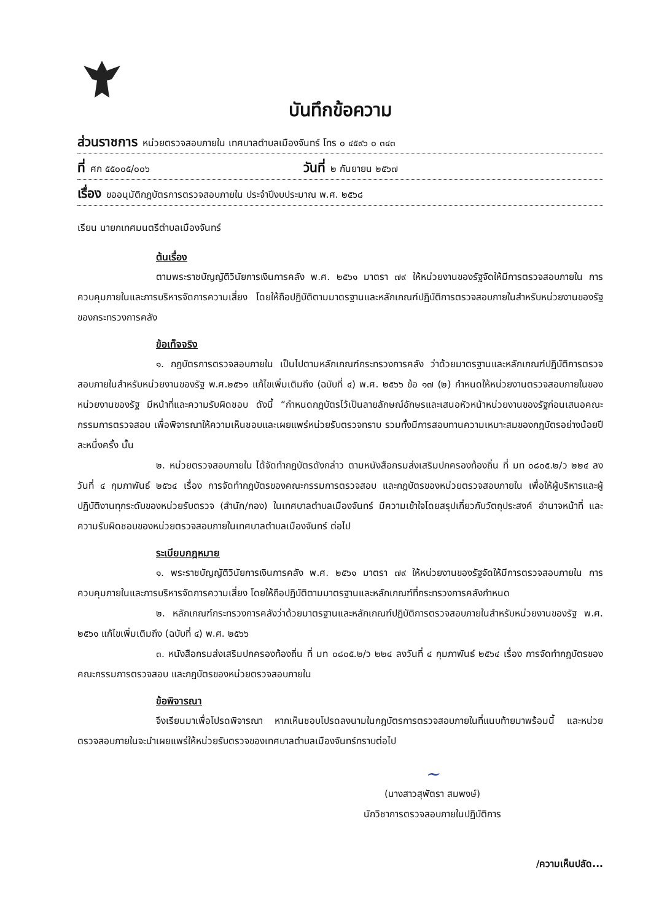บันทึกข้อความ
ส่วนราชการ หน่วยตรวจสอบภายใน เทศบาลตำบลเมืองจันทร์ โทร ๐ ๔๕๙๖ ๐ ๓๔๓
ที่ ศก ๕๕๐๐๕/๐๐๖ วันที่ ๒ กันยายน ๒๕๖๗
เรื่อง ขออนุมัติกฎบัตรการตรวจสอบภายใน ประจำปีงบประมาณ พ.ศ. ๒๕๖๘
เรียน นายกเทศมนตรีตำบลเมืองจันทร์
ต้นเรื่อง
ตามพระราชบัญญัติวินัยการเงินการคลัง พ.ศ. ๒๕๖๑ มาตรา ๗๙ ให้หน่วยงานของรัฐจัดให้มีการตรวจสอบภายใน การควบคุมภายในและการบริหารจัดการความเสี่ยง โดยให้ถือปฏิบัติตามมาตรฐานและหลักเกณฑ์ปฏิบัติการตรวจสอบภายในสำหรับหน่วยงานของรัฐของกระทรวงการคลัง
ข้อเท็จจริง
๑. กฎบัตรการตรวจสอบภายใน เป็นไปตามหลักเกณฑ์กระทรวงการคลัง ว่าด้วยมาตรฐานและหลักเกณฑ์ปฏิบัติการตรวจสอบภายในสำหรับหน่วยงานของรัฐ พ.ศ.๒๕๖๑ แก้ไขเพิ่มเติมถึง (ฉบับที่ ๔) พ.ศ. ๒๕๖๖ ข้อ ๑๗ (๒) กำหนดให้หน่วยงานตรวจสอบภายในของหน่วยงานของรัฐ มีหน้าที่และความรับผิดชอบ ดังนี้ “กำหนดกฎบัตรไว้เป็นลายลักษณ์อักษรและเสนอหัวหน้าหน่วยงานของรัฐก่อนเสนอคณะกรรมการตรวจสอบ เพื่อพิจารณาให้ความเห็นชอบและเผยแพร่หน่วยรับตรวจทราบ รวมทั้งมีการสอบทานความเหมาะสมของกฎบัตรอย่างน้อยปีละหนึ่งครั้ง นั้น
๒. หน่วยตรวจสอบภายใน ได้จัดทำกฎบัตรดังกล่าว ตามหนังสือกรมส่งเสริมปกครองท้องถิ่น ที่ มท ๐๘๐๕.๒/ว ๒๒๔ ลงวันที่ ๔ กุมภาพันธ์ ๒๕๖๔ เรื่อง การจัดทำกฎบัตรของคณะกรรมการตรวจสอบ และกฎบัตรของหน่วยตรวจสอบภายใน เพื่อให้ผู้บริหารและผู้ปฏิบัติงานทุกระดับของหน่วยรับตรวจ (สำนัก/กอง) ในเทศบาลตำบลเมืองจันทร์ มีความเข้าใจโดยสรุปเกี่ยวกับวัตถุประสงค์ อำนาจหน้าที่ และความรับผิดชอบของหน่วยตรวจสอบภายในเทศบาลตำบลเมืองจันทร์ ต่อไป
ระเบียบกฎหมาย
๑. พระราชบัญญัติวินัยการเงินการคลัง พ.ศ. ๒๕๖๑ มาตรา ๗๙ ให้หน่วยงานของรัฐจัดให้มีการตรวจสอบภายใน การควบคุมภายในและการบริหารจัดการความเสี่ยง โดยให้ถือปฏิบัติตามมาตรฐานและหลักเกณฑ์ที่กระทรวงการคลังกำหนด
๒. หลักเกณฑ์กระทรวงการคลังว่าด้วยมาตรฐานและหลักเกณฑ์ปฏิบัติการตรวจสอบภายในสำหรับหน่วยงานของรัฐ พ.ศ. ๒๕๖๑ แก้ไขเพิ่มเติมถึง (ฉบับที่ ๔) พ.ศ. ๒๕๖๖
๓. หนังสือกรมส่งเสริมปกครองท้องถิ่น ที่ มท ๐๘๐๕.๒/ว ๒๒๔ ลงวันที่ ๔ กุมภาพันธ์ ๒๕๖๔ เรื่อง การจัดทำกฎบัตรของคณะกรรมการตรวจสอบ และกฎบัตรของหน่วยตรวจสอบภายใน
ข้อพิจารณา
จึงเรียนมาเพื่อโปรดพิจารณา หากเห็นชอบโปรดลงนามในกฎบัตรการตรวจสอบภายในที่แนบท้ายมาพร้อมนี้ และหน่วยตรวจสอบภายในจะนำเผยแพร่ให้หน่วยรับตรวจของเทศบาลตำบลเมืองจันทร์ทราบต่อไป
~
(นางสาวสุพัตรา สมพงษ์)
นักวิชาการตรวจสอบภายในปฏิบัติการ
/ความเห็นปลัด...